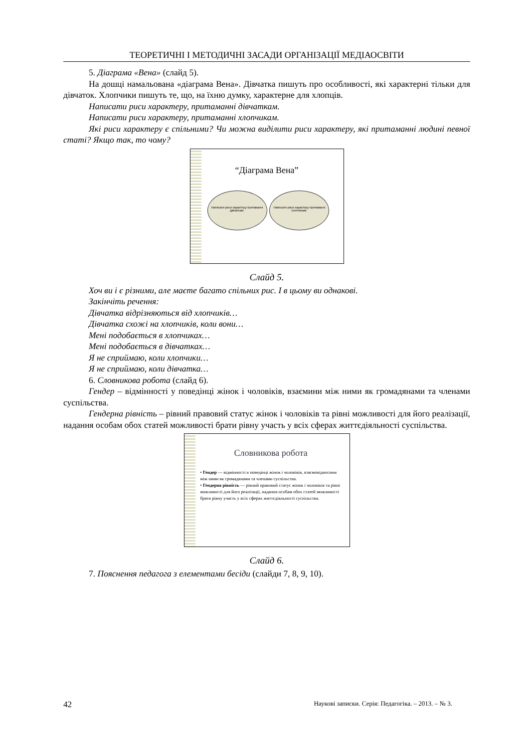ТЕОРЕТИЧНІ І МЕТОДИЧНІ ЗАСАДИ ОРГАНІЗАЦІЇ МЕДІАОСВІТИ
5. Діаграма «Вена» (слайд 5).
На дошці намальована «діаграма Вена». Дівчатка пишуть про особливості, які характерні тільки для дівчаток. Хлопчики пишуть те, що, на їхню думку, характерне для хлопців.
Написати риси характеру, притаманні дівчаткам.
Написати риси характеру, притаманні хлопчикам.
Які риси характеру є спільними? Чи можна виділити риси характеру, які притаманні людині певної статі? Якщо так, то чому?
“Діаграма Вена”
Написати риси характеру притаманні дівчаткам. Написати риси характеру притаманні хлопчикам.
Слайд 5.
Хоч ви і є різними, але маєте багато спільних рис. І в цьому ви однакові.
Закінчіть речення:
Дівчатка відрізняються від хлопчиків…
Дівчатка схожі на хлопчиків, коли вони…
Мені подобається в хлопчиках…
Мені подобається в дівчатках…
Я не сприймаю, коли хлопчики…
Я не сприймаю, коли дівчатка…
6. Словникова робота (слайд 6).
Гендер – відмінності у поведінці жінок і чоловіків, взаємини між ними як громадянами та членами суспільства.
Гендерна рівність – рівний правовий статус жінок і чоловіків та рівні можливості для його реалізації, надання особам обох статей можливості брати рівну участь у всіх сферах життєдіяльності суспільства.
Словникова робота
• Гендер — відмінності в поведінці жінок і чоловіків, взаємовідносини між ними як громадянами та членами суспільства.
• Гендерна рівність — рівний правовий статус жінок і чоловіків та рівні можливості для його реалізації, надання особам обох статей можливості брати рівну участь у всіх сферах життєдіяльності суспільства.
Слайд 6.
7. Пояснення педагога з елементами бесіди (слайди 7, 8, 9, 10).
42 Наукові записки. Серія: Педагогіка. – 2013. – № 3.